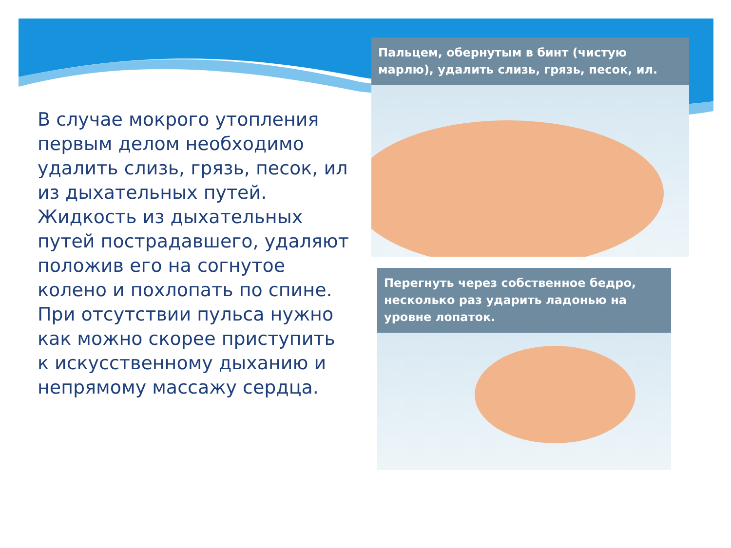В случае мокрого утопления первым делом необходимо удалить слизь, грязь, песок, ил из дыхательных путей. Жидкость из дыхательных путей пострадавшего, удаляют положив его на согнутое колено и похлопать по спине. При отсутствии пульса нужно как можно скорее приступить к искусственному дыханию и непрямому массажу сердца.
Пальцем, обернутым в бинт (чистую марлю), удалить слизь, грязь, песок, ил.
Перегнуть через собственное бедро, несколько раз ударить ладонью на уровне лопаток.